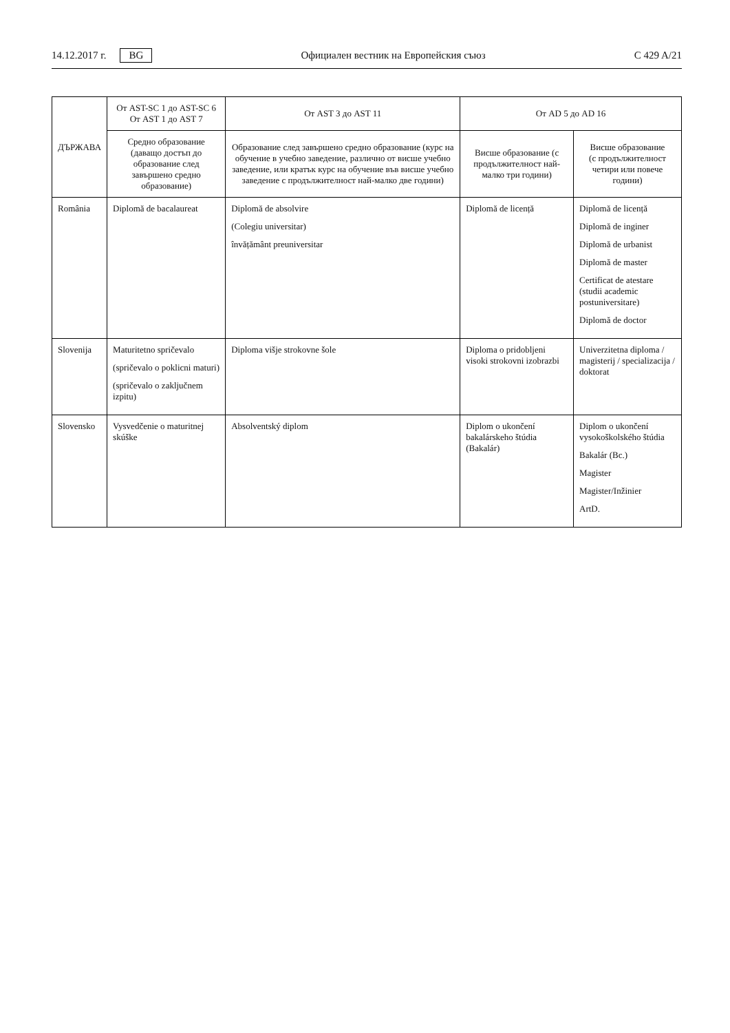14.12.2017 г. BG
Официален вестник на Европейския съюз C 429 A/21
| ДЪРЖАВА | От AST-SC 1 до AST-SC 6 От AST 1 до AST 7 | От AST 3 до AST 11 | От AD 5 до AD 16 | |
| --- | --- | --- | --- | --- |
| | Средно образование (даващо достъп до образование след завършено средно образование) | Образование след завършено средно образование (курс на обучение в учебно заведение, различно от висше учебно заведение, или кратък курс на обучение във висше учебно заведение с продължителност най-малко две години) | Висше образование (с продължителност най-малко три години) | Висше образование (с продължителност четири или повече години) |
| România | Diplomă de bacalaureat | Diplomă de absolvire (Colegiu universitar) învățământ preuniversitar | Diplomă de licență | Diplomă de licență Diplomă de inginer Diplomă de urbanist Diplomă de master Certificat de atestare (studii academic postuniversitare) Diplomă de doctor |
| Slovenija | Maturitetno spričevalo (spričevalo o poklicni maturi) (spričevalo o zaključnem izpitu) | Diploma višje strokovne šole | Diploma o pridobljeni visoki strokovni izobrazbi | Univerzitetna diploma / magisterij / specializacija / doktorat |
| Slovensko | Vysvedčenie o maturitnej skúške | Absolventský diplom | Diplom o ukončení bakalárskeho štúdia (Bakalár) | Diplom o ukončení vysokoškolského štúdia Bakalár (Bc.) Magister Magister/Inžinier ArtD. |